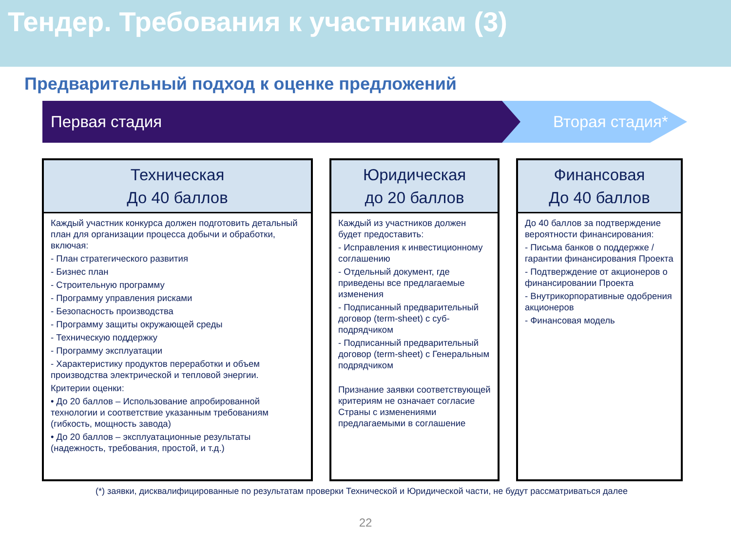Тендер. Требования к участникам (3)
Предварительный подход к оценке предложений
Первая стадия Вторая стадия*
Техническая
До 40 баллов
Каждый участник конкурса должен подготовить детальный план для организации процесса добычи и обработки, включая:
- План стратегического развития
- Бизнес план
- Строительную программу
- Программу управления рисками
- Безопасность производства
- Программу защиты окружающей среды
- Техническую поддержку
- Программу эксплуатации
- Характеристику продуктов переработки и объем производства электрической и тепловой энергии.
Критерии оценки:
• До 20 баллов – Использование апробированной технологии и соответствие указанным требованиям (гибкость, мощность завода)
• До 20 баллов – эксплуатационные результаты (надежность, требования, простой, и т.д.)
Юридическая
до 20 баллов
Каждый из участников должен будет предоставить:
- Исправления к инвестиционному соглашению
- Отдельный документ, где приведены все предлагаемые изменения
- Подписанный предварительный договор (term-sheet) с суб-подрядчиком
- Подписанный предварительный договор (term-sheet) с Генеральным подрядчиком
Признание заявки соответствующей критериям не означает согласие Страны с изменениями предлагаемыми в соглашение
Финансовая
До 40 баллов
До 40 баллов за подтверждение вероятности финансирования:
- Письма банков о поддержке / гарантии финансирования Проекта
- Подтверждение от акционеров о финансировании Проекта
- Внутрикорпоративные одобрения акционеров
- Финансовая модель
(*) заявки, дисквалифицированные по результатам проверки Технической и Юридической части, не будут рассматриваться далее
22